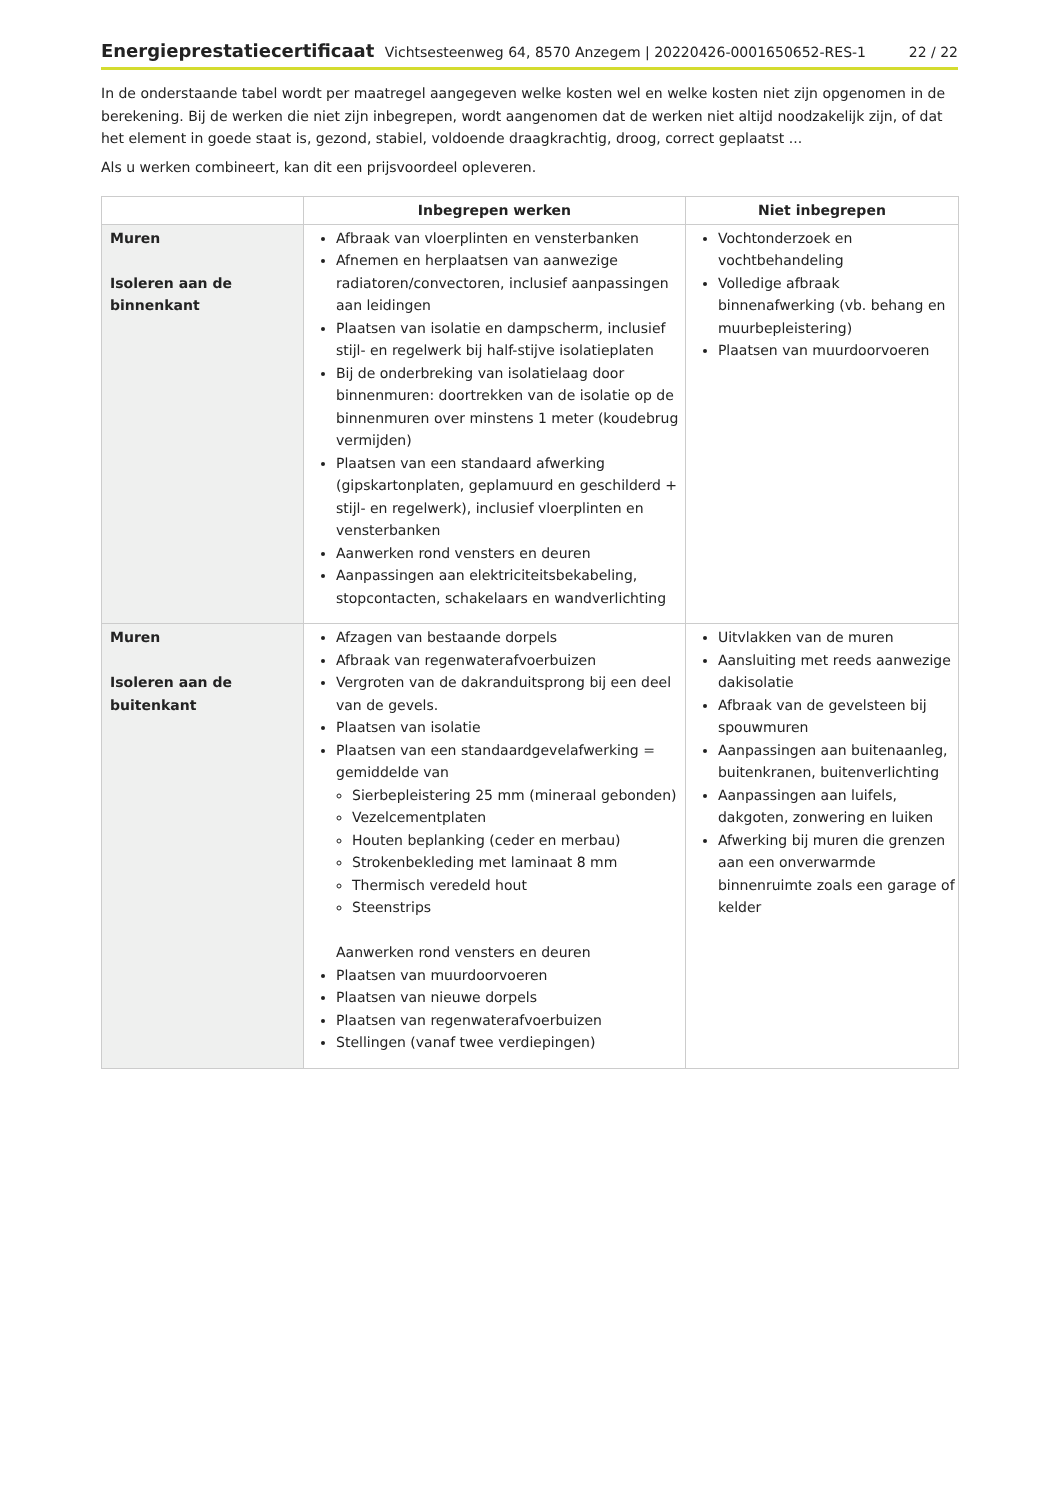Energieprestatiecertificaat Vichtsesteenweg 64, 8570 Anzegem | 20220426-0001650652-RES-1 22 / 22
In de onderstaande tabel wordt per maatregel aangegeven welke kosten wel en welke kosten niet zijn opgenomen in de berekening. Bij de werken die niet zijn inbegrepen, wordt aangenomen dat de werken niet altijd noodzakelijk zijn, of dat het element in goede staat is, gezond, stabiel, voldoende draagkrachtig, droog, correct geplaatst ...
Als u werken combineert, kan dit een prijsvoordeel opleveren.
| | Inbegrepen werken | Niet inbegrepen |
| --- | --- | --- |
| Muren Isoleren aan de binnenkant | Afbraak van vloerplinten en vensterbanken Afnemen en herplaatsen van aanwezige radiatoren/convectoren, inclusief aanpassingen aan leidingen Plaatsen van isolatie en dampscherm, inclusief stijl- en regelwerk bij half-stijve isolatieplaten Bij de onderbreking van isolatielaag door binnenmuren: doortrekken van de isolatie op de binnenmuren over minstens 1 meter (koudebrug vermijden) Plaatsen van een standaard afwerking (gipskartonplaten, geplamuurd en geschilderd + stijl- en regelwerk), inclusief vloerplinten en vensterbanken Aanwerken rond vensters en deuren Aanpassingen aan elektriciteitsbekabeling, stopcontacten, schakelaars en wandverlichting | Vochtonderzoek en vochtbehandeling Volledige afbraak binnenafwerking (vb. behang en muurbepleistering) Plaatsen van muurdoorvoeren |
| Muren Isoleren aan de buitenkant | Afzagen van bestaande dorpels Afbraak van regenwaterafvoerbuizen Vergroten van de dakranduitsprong bij een deel van de gevels. Plaatsen van isolatie Plaatsen van een standaardgevelafwerking = gemiddelde van Sierbepleistering 25 mm (mineraal gebonden) Vezelcementplaten Houten beplanking (ceder en merbau) Strokenbekleding met laminaat 8 mm Thermisch veredeld hout Steenstrips Aanwerken rond vensters en deuren Plaatsen van muurdoorvoeren Plaatsen van nieuwe dorpels Plaatsen van regenwaterafvoerbuizen Stellingen (vanaf twee verdiepingen) | Uitvlakken van de muren Aansluiting met reeds aanwezige dakisolatie Afbraak van de gevelsteen bij spouwmuren Aanpassingen aan buitenaanleg, buitenkranen, buitenverlichting Aanpassingen aan luifels, dakgoten, zonwering en luiken Afwerking bij muren die grenzen aan een onverwarmde binnenruimte zoals een garage of kelder |